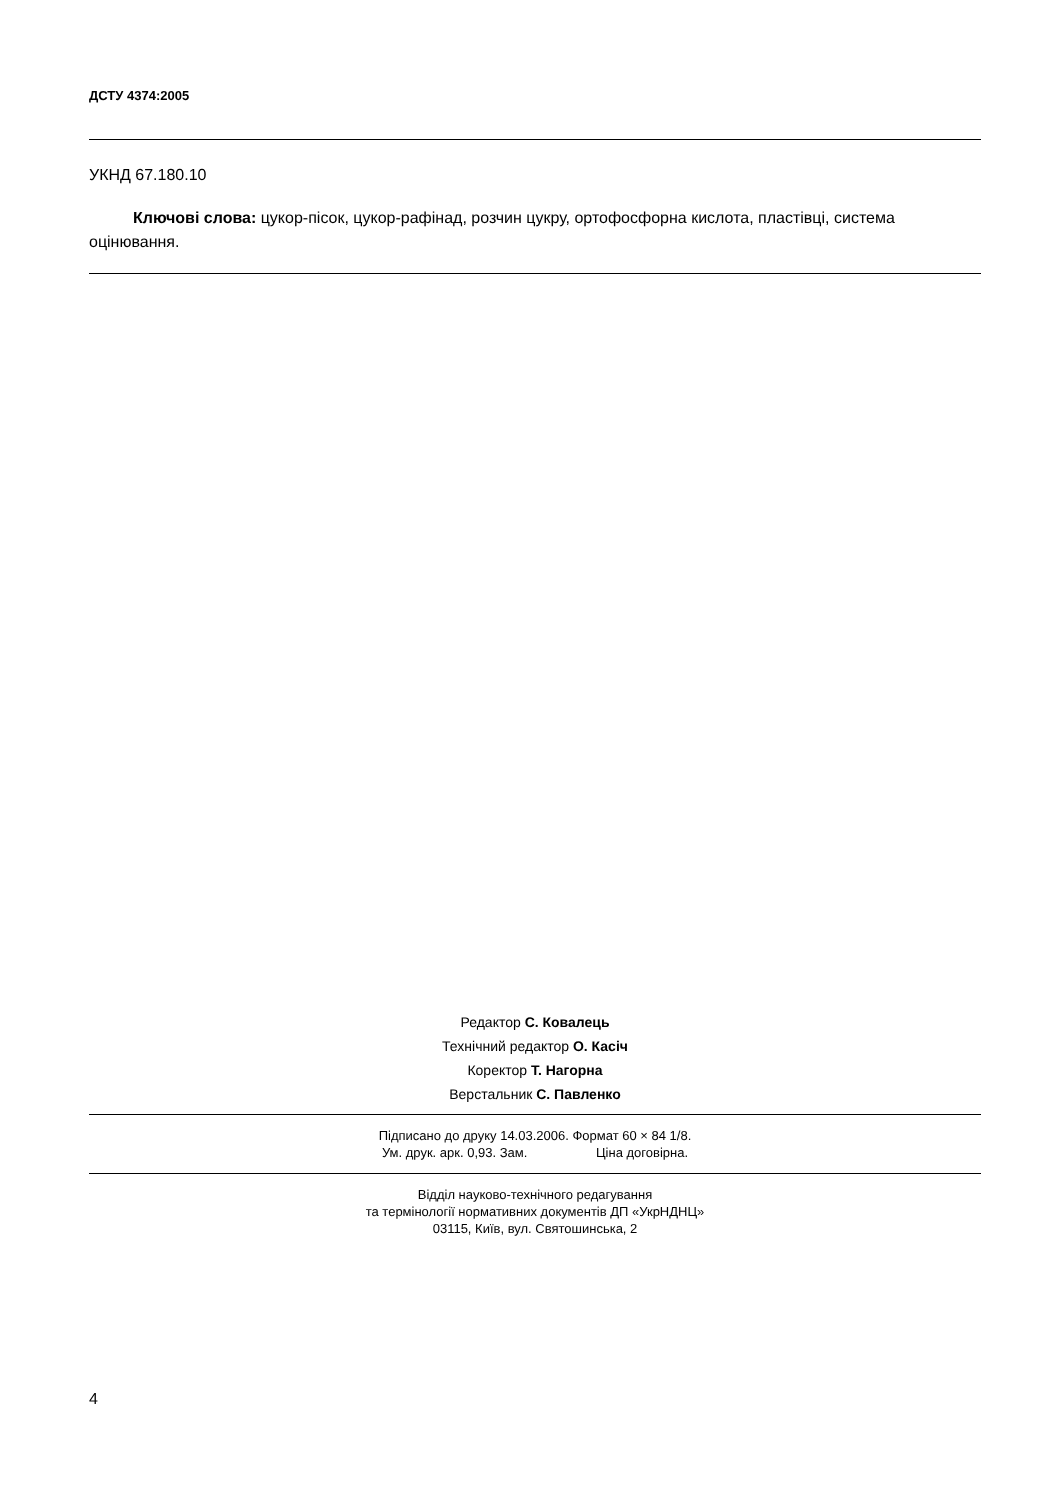ДСТУ 4374:2005
УКНД 67.180.10
Ключові слова: цукор-пісок, цукор-рафінад, розчин цукру, ортофосфорна кислота, пластівці, система оцінювання.
Редактор С. Ковалець
Технічний редактор О. Касіч
Коректор Т. Нагорна
Верстальник С. Павленко
Підписано до друку 14.03.2006. Формат 60 × 84 1/8.
Ум. друк. арк. 0,93. Зам. Ціна договірна.
Відділ науково-технічного редагування
та термінології нормативних документів ДП «УкрНДНЦ»
03115, Київ, вул. Святошинська, 2
4